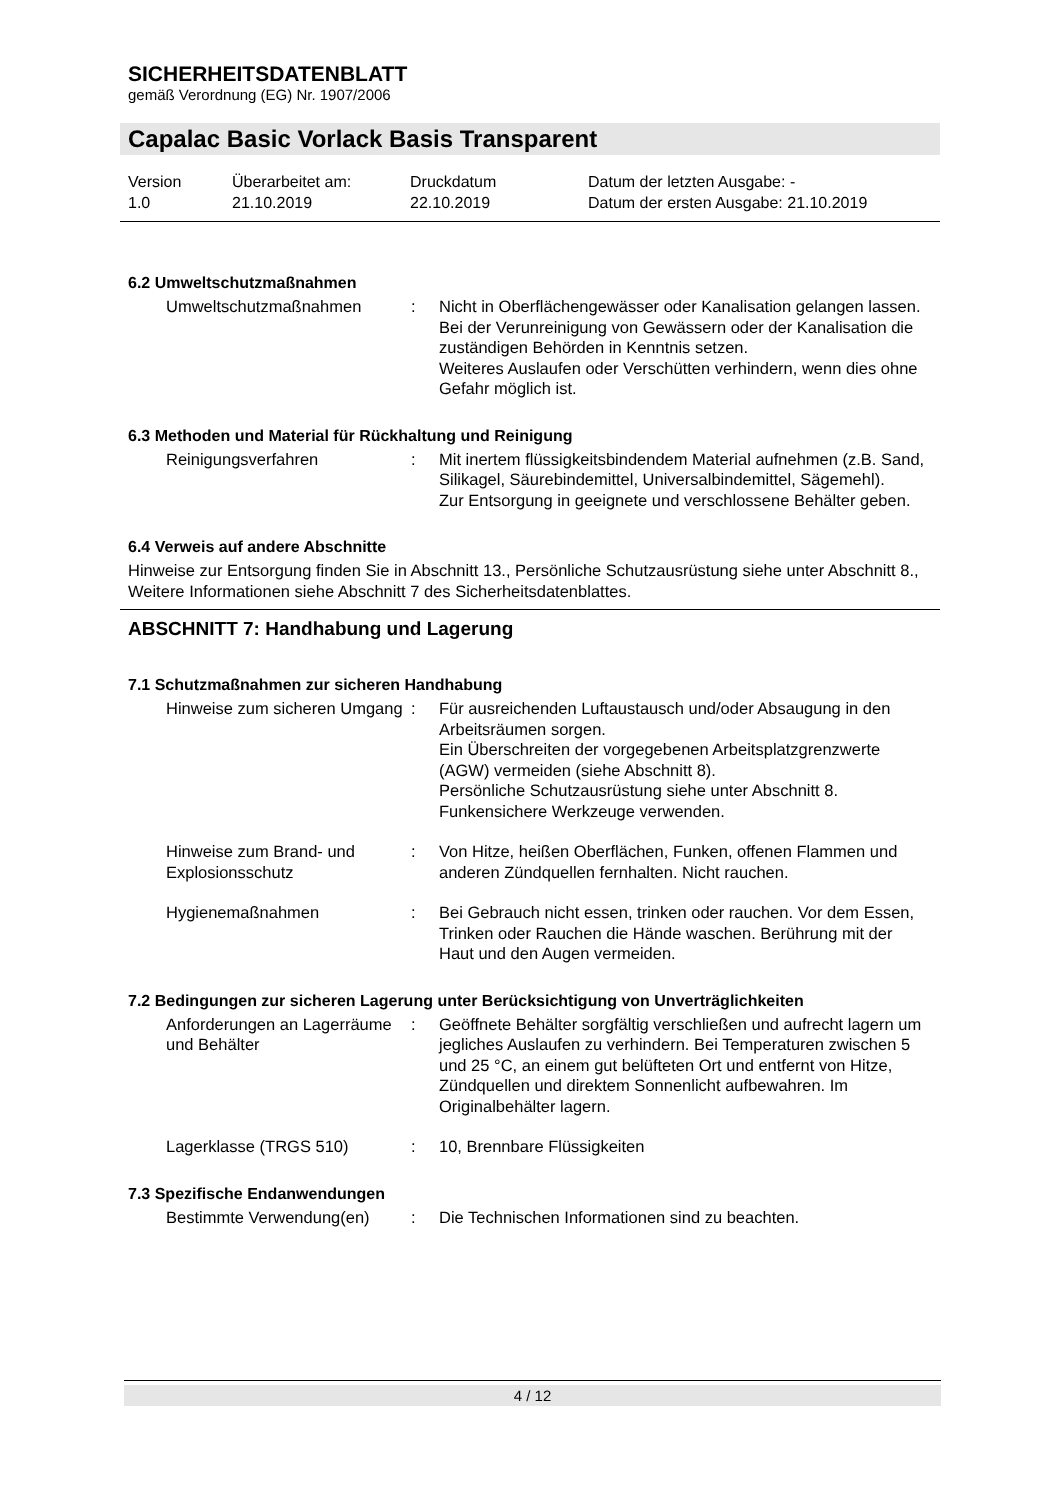SICHERHEITSDATENBLATT
gemäß Verordnung (EG) Nr. 1907/2006
Capalac Basic Vorlack Basis Transparent
Version
1.0
Überarbeitet am:
21.10.2019
Druckdatum
22.10.2019
Datum der letzten Ausgabe: -
Datum der ersten Ausgabe: 21.10.2019
6.2 Umweltschutzmaßnahmen
Umweltschutzmaßnahmen : Nicht in Oberflächengewässer oder Kanalisation gelangen lassen.
Bei der Verunreinigung von Gewässern oder der Kanalisation die zuständigen Behörden in Kenntnis setzen.
Weiteres Auslaufen oder Verschütten verhindern, wenn dies ohne Gefahr möglich ist.
6.3 Methoden und Material für Rückhaltung und Reinigung
Reinigungsverfahren : Mit inertem flüssigkeitsbindendem Material aufnehmen (z.B. Sand, Silikagel, Säurebindemittel, Universalbindemittel, Sägemehl).
Zur Entsorgung in geeignete und verschlossene Behälter geben.
6.4 Verweis auf andere Abschnitte
Hinweise zur Entsorgung finden Sie in Abschnitt 13., Persönliche Schutzausrüstung siehe unter Abschnitt 8., Weitere Informationen siehe Abschnitt 7 des Sicherheitsdatenblattes.
ABSCHNITT 7: Handhabung und Lagerung
7.1 Schutzmaßnahmen zur sicheren Handhabung
Hinweise zum sicheren Umgang
: Für ausreichenden Luftaustausch und/oder Absaugung in den Arbeitsräumen sorgen.
Ein Überschreiten der vorgegebenen Arbeitsplatzgrenzwerte (AGW) vermeiden (siehe Abschnitt 8).
Persönliche Schutzausrüstung siehe unter Abschnitt 8.
Funkensichere Werkzeuge verwenden.
Hinweise zum Brand- und Explosionsschutz
: Von Hitze, heißen Oberflächen, Funken, offenen Flammen und anderen Zündquellen fernhalten. Nicht rauchen.
Hygienemaßnahmen : Bei Gebrauch nicht essen, trinken oder rauchen. Vor dem Essen, Trinken oder Rauchen die Hände waschen. Berührung mit der Haut und den Augen vermeiden.
7.2 Bedingungen zur sicheren Lagerung unter Berücksichtigung von Unverträglichkeiten
Anforderungen an Lagerräume und Behälter
: Geöffnete Behälter sorgfältig verschließen und aufrecht lagern um jegliches Auslaufen zu verhindern. Bei Temperaturen zwischen 5 und 25 °C, an einem gut belüfteten Ort und entfernt von Hitze, Zündquellen und direktem Sonnenlicht aufbewahren. Im Originalbehälter lagern.
Lagerklasse (TRGS 510) : 10, Brennbare Flüssigkeiten
7.3 Spezifische Endanwendungen
Bestimmte Verwendung(en) : Die Technischen Informationen sind zu beachten.
4 / 12